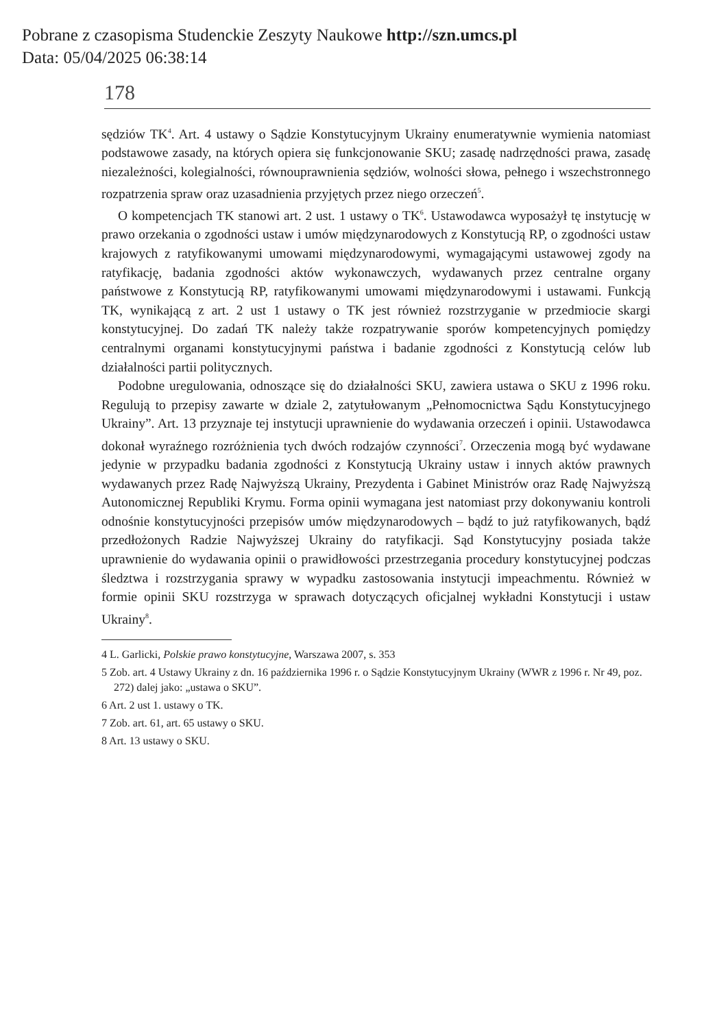Pobrane z czasopisma Studenckie Zeszyty Naukowe http://szn.umcs.pl
Data: 05/04/2025 06:38:14
178
sędziów TK<sup>4</sup>. Art. 4 ustawy o Sądzie Konstytucyjnym Ukrainy enumeratywnie wymienia natomiast podstawowe zasady, na których opiera się funkcjonowanie SKU; zasadę nadrzędności prawa, zasadę niezależności, kolegialności, równouprawnienia sędziów, wolności słowa, pełnego i wszechstronnego rozpatrzenia spraw oraz uzasadnienia przyjętych przez niego orzeczeń<sup>5</sup>.
O kompetencjach TK stanowi art. 2 ust. 1 ustawy o TK<sup>6</sup>. Ustawodawca wyposażył tę instytucję w prawo orzekania o zgodności ustaw i umów międzynarodowych z Konstytucją RP, o zgodności ustaw krajowych z ratyfikowanymi umowami międzynarodowymi, wymagającymi ustawowej zgody na ratyfikację, badania zgodności aktów wykonawczych, wydawanych przez centralne organy państwowe z Konstytucją RP, ratyfikowanymi umowami międzynarodowymi i ustawami. Funkcją TK, wynikającą z art. 2 ust 1 ustawy o TK jest również rozstrzyganie w przedmiocie skargi konstytucyjnej. Do zadań TK należy także rozpatrywanie sporów kompetencyjnych pomiędzy centralnymi organami konstytucyjnymi państwa i badanie zgodności z Konstytucją celów lub działalności partii politycznych.
Podobne uregulowania, odnoszące się do działalności SKU, zawiera ustawa o SKU z 1996 roku. Regulują to przepisy zawarte w dziale 2, zatytułowanym „Pełnomocnictwa Sądu Konstytucyjnego Ukrainy”. Art. 13 przyznaje tej instytucji uprawnienie do wydawania orzeczeń i opinii. Ustawodawca dokonał wyraźnego rozróżnienia tych dwóch rodzajów czynności<sup>7</sup>. Orzeczenia mogą być wydawane jedynie w przypadku badania zgodności z Konstytucją Ukrainy ustaw i innych aktów prawnych wydawanych przez Radę Najwyższą Ukrainy, Prezydenta i Gabinet Ministrów oraz Radę Najwyższą Autonomicznej Republiki Krymu. Forma opinii wymagana jest natomiast przy dokonywaniu kontroli odnośnie konstytucyjności przepisów umów międzynarodowych – bądź to już ratyfikowanych, bądź przedłożonych Radzie Najwyższej Ukrainy do ratyfikacji. Sąd Konstytucyjny posiada także uprawnienie do wydawania opinii o prawidłowości przestrzegania procedury konstytucyjnej podczas śledztwa i rozstrzygania sprawy w wypadku zastosowania instytucji impeachmentu. Również w formie opinii SKU rozstrzyga w sprawach dotyczących oficjalnej wykładni Konstytucji i ustaw Ukrainy<sup>8</sup>.
4 L. Garlicki, Polskie prawo konstytucyjne, Warszawa 2007, s. 353
5 Zob. art. 4 Ustawy Ukrainy z dn. 16 października 1996 r. o Sądzie Konstytucyjnym Ukrainy (WWR z 1996 r. Nr 49, poz. 272) dalej jako: „ustawa o SKU”.
6 Art. 2 ust 1. ustawy o TK.
7 Zob. art. 61, art. 65 ustawy o SKU.
8 Art. 13 ustawy o SKU.